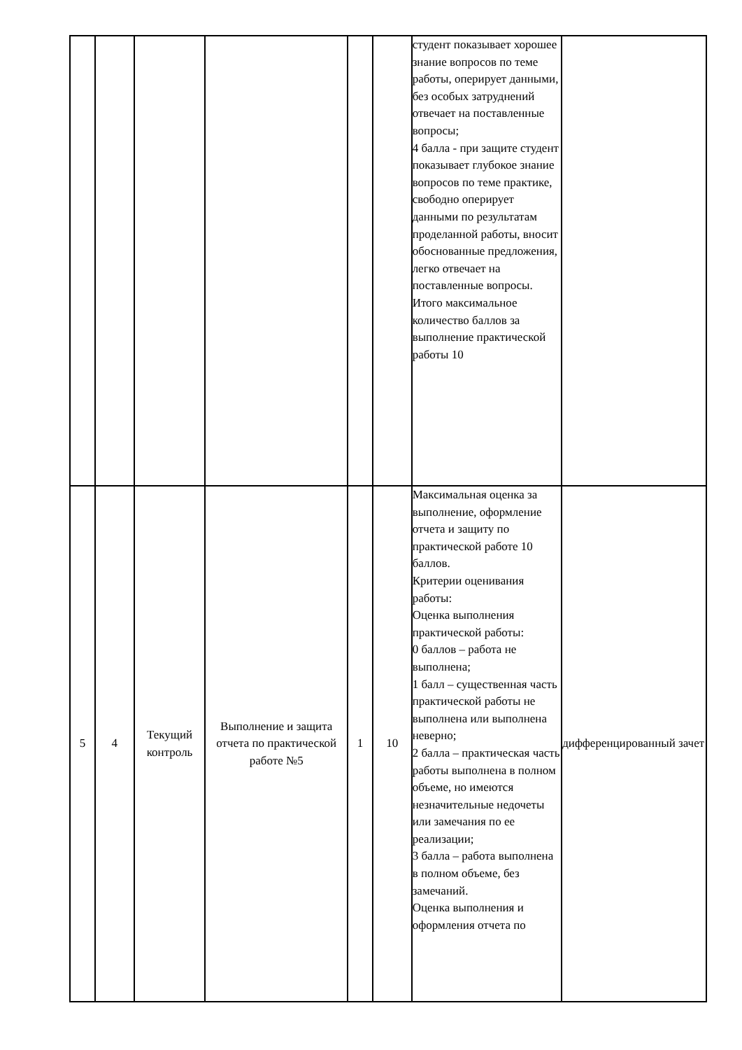| | | | | | | студент показывает хорошее знание вопросов по теме работы, оперирует данными, без особых затруднений отвечает на поставленные вопросы; 4 балла - при защите студент показывает глубокое знание вопросов по теме практике, свободно оперирует данными по результатам проделанной работы, вносит обоснованные предложения, легко отвечает на поставленные вопросы. Итого максимальное количество баллов за выполнение практической работы 10 | |
| 5 | 4 | Текущий контроль | Выполнение и защита отчета по практической работе №5 | 1 | 10 | Максимальная оценка за выполнение, оформление отчета и защиту по практической работе 10 баллов. Критерии оценивания работы: Оценка выполнения практической работы: 0 баллов – работа не выполнена; 1 балл – существенная часть практической работы не выполнена или выполнена неверно; 2 балла – практическая часть работы выполнена в полном объеме, но имеются незначительные недочеты или замечания по ее реализации; 3 балла – работа выполнена в полном объеме, без замечаний. Оценка выполнения и оформления отчета по | дифференцированный зачет |